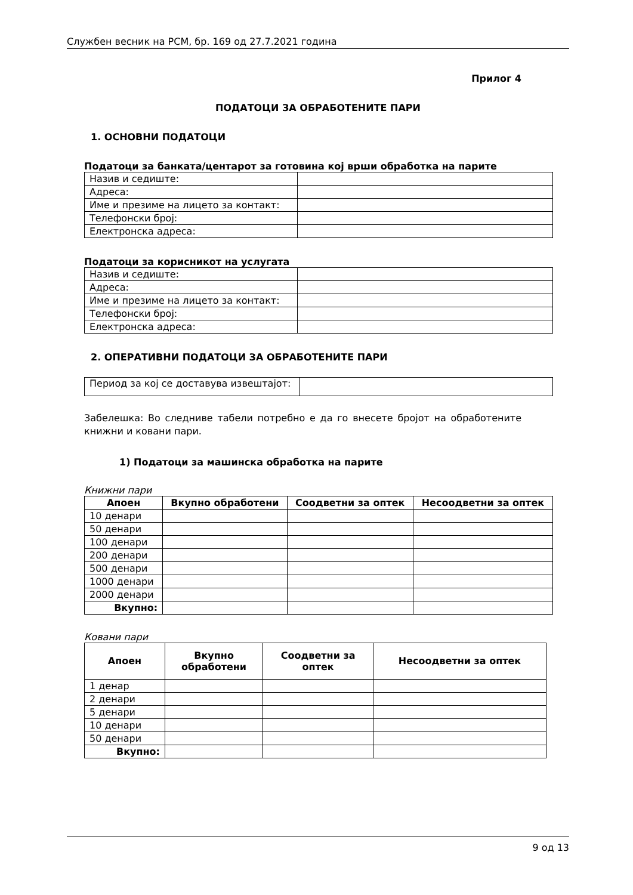Службен весник на РСМ, бр. 169 од 27.7.2021 година
Прилог 4
ПОДАТОЦИ ЗА ОБРАБОТЕНИТЕ ПАРИ
1. ОСНОВНИ ПОДАТОЦИ
Податоци за банката/центарот за готовина кој врши обработка на парите
| Назив и седиште: | |
| Адреса: | |
| Име и презиме на лицето за контакт: | |
| Телефонски број: | |
| Електронска адреса: | |
Податоци за корисникот на услугата
| Назив и седиште: | |
| Адреса: | |
| Име и презиме на лицето за контакт: | |
| Телефонски број: | |
| Електронска адреса: | |
2. ОПЕРАТИВНИ ПОДАТОЦИ ЗА ОБРАБОТЕНИТЕ ПАРИ
| Период за кој се доставува извештајот: | |
Забелешка: Во следниве табели потребно е да го внесете бројот на обработените книжни и ковани пари.
1) Податоци за машинска обработка на парите
Книжни пари
| Апоен | Вкупно обработени | Соодветни за оптек | Несоодветни за оптек |
| --- | --- | --- | --- |
| 10 денари | | | |
| 50 денари | | | |
| 100 денари | | | |
| 200 денари | | | |
| 500 денари | | | |
| 1000 денари | | | |
| 2000 денари | | | |
| Вкупно: | | | |
Ковани пари
| Апоен | Вкупно обработени | Соодветни за оптек | Несоодветни за оптек |
| --- | --- | --- | --- |
| 1 денар | | | |
| 2 денари | | | |
| 5 денари | | | |
| 10 денари | | | |
| 50 денари | | | |
| Вкупно: | | | |
9 од 13